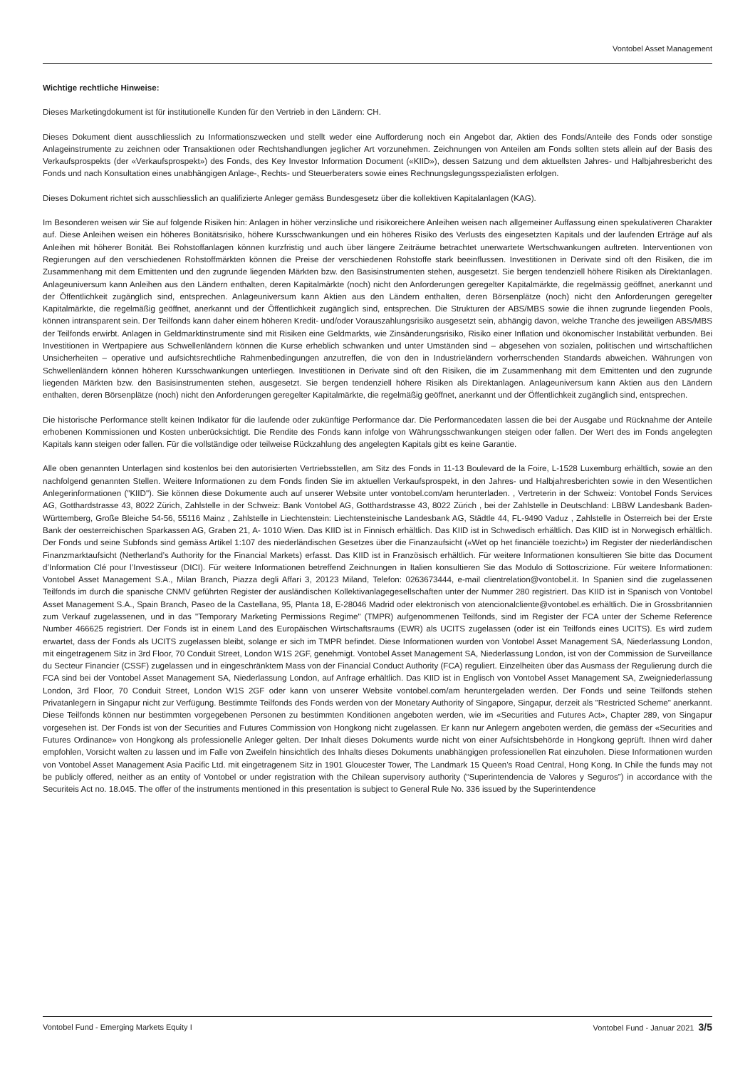Vontobel Asset Management
Wichtige rechtliche Hinweise:
Dieses Marketingdokument ist für institutionelle Kunden für den Vertrieb in den Ländern: CH.
Dieses Dokument dient ausschliesslich zu Informationszwecken und stellt weder eine Aufforderung noch ein Angebot dar, Aktien des Fonds/Anteile des Fonds oder sonstige Anlageinstrumente zu zeichnen oder Transaktionen oder Rechtshandlungen jeglicher Art vorzunehmen. Zeichnungen von Anteilen am Fonds sollten stets allein auf der Basis des Verkaufsprospekts (der «Verkaufsprospekt») des Fonds, des Key Investor Information Document («KIID»), dessen Satzung und dem aktuellsten Jahres- und Halbjahresbericht des Fonds und nach Konsultation eines unabhängigen Anlage-, Rechts- und Steuerberaters sowie eines Rechnungslegungsspezialisten erfolgen.
Dieses Dokument richtet sich ausschliesslich an qualifizierte Anleger gemäss Bundesgesetz über die kollektiven Kapitalanlagen (KAG).
Im Besonderen weisen wir Sie auf folgende Risiken hin: Anlagen in höher verzinsliche und risikoreichere Anleihen weisen nach allgemeiner Auffassung einen spekulativeren Charakter auf. Diese Anleihen weisen ein höheres Bonitätsrisiko, höhere Kursschwankungen und ein höheres Risiko des Verlusts des eingesetzten Kapitals und der laufenden Erträge auf als Anleihen mit höherer Bonität. Bei Rohstoffanlagen können kurzfristig und auch über längere Zeiträume betrachtet unerwartete Wertschwankungen auftreten. Interventionen von Regierungen auf den verschiedenen Rohstoffmärkten können die Preise der verschiedenen Rohstoffe stark beeinflussen. Investitionen in Derivate sind oft den Risiken, die im Zusammenhang mit dem Emittenten und den zugrunde liegenden Märkten bzw. den Basisinstrumenten stehen, ausgesetzt. Sie bergen tendenziell höhere Risiken als Direktanlagen. Anlageuniversum kann Anleihen aus den Ländern enthalten, deren Kapitalmärkte (noch) nicht den Anforderungen geregelter Kapitalmärkte, die regelmässig geöffnet, anerkannt und der Öffentlichkeit zugänglich sind, entsprechen. Anlageuniversum kann Aktien aus den Ländern enthalten, deren Börsenplätze (noch) nicht den Anforderungen geregelter Kapitalmärkte, die regelmäßig geöffnet, anerkannt und der Öffentlichkeit zugänglich sind, entsprechen. Die Strukturen der ABS/MBS sowie die ihnen zugrunde liegenden Pools, können intransparent sein. Der Teilfonds kann daher einem höheren Kredit- und/oder Vorauszahlungsrisiko ausgesetzt sein, abhängig davon, welche Tranche des jeweiligen ABS/MBS der Teilfonds erwirbt. Anlagen in Geldmarktinstrumente sind mit Risiken eine Geldmarkts, wie Zinsänderungsrisiko, Risiko einer Inflation und ökonomischer Instabilität verbunden. Bei Investitionen in Wertpapiere aus Schwellenländern können die Kurse erheblich schwanken und unter Umständen sind – abgesehen von sozialen, politischen und wirtschaftlichen Unsicherheiten – operative und aufsichtsrechtliche Rahmenbedingungen anzutreffen, die von den in Industrieländern vorherrschenden Standards abweichen. Währungen von Schwellenländern können höheren Kursschwankungen unterliegen. Investitionen in Derivate sind oft den Risiken, die im Zusammenhang mit dem Emittenten und den zugrunde liegenden Märkten bzw. den Basisinstrumenten stehen, ausgesetzt. Sie bergen tendenziell höhere Risiken als Direktanlagen. Anlageuniversum kann Aktien aus den Ländern enthalten, deren Börsenplätze (noch) nicht den Anforderungen geregelter Kapitalmärkte, die regelmäßig geöffnet, anerkannt und der Öffentlichkeit zugänglich sind, entsprechen.
Die historische Performance stellt keinen Indikator für die laufende oder zukünftige Performance dar. Die Performancedaten lassen die bei der Ausgabe und Rücknahme der Anteile erhobenen Kommissionen und Kosten unberücksichtigt. Die Rendite des Fonds kann infolge von Währungsschwankungen steigen oder fallen. Der Wert des im Fonds angelegten Kapitals kann steigen oder fallen. Für die vollständige oder teilweise Rückzahlung des angelegten Kapitals gibt es keine Garantie.
Alle oben genannten Unterlagen sind kostenlos bei den autorisierten Vertriebsstellen, am Sitz des Fonds in 11-13 Boulevard de la Foire, L-1528 Luxemburg erhältlich, sowie an den nachfolgend genannten Stellen. Weitere Informationen zu dem Fonds finden Sie im aktuellen Verkaufsprospekt, in den Jahres- und Halbjahresberichten sowie in den Wesentlichen Anlegerinformationen ("KIID"). Sie können diese Dokumente auch auf unserer Website unter vontobel.com/am herunterladen. , Vertreterin in der Schweiz: Vontobel Fonds Services AG, Gotthardstrasse 43, 8022 Zürich, Zahlstelle in der Schweiz: Bank Vontobel AG, Gotthardstrasse 43, 8022 Zürich , bei der Zahlstelle in Deutschland: LBBW Landesbank Baden-Württemberg, Große Bleiche 54-56, 55116 Mainz , Zahlstelle in Liechtenstein: Liechtensteinische Landesbank AG, Städtle 44, FL-9490 Vaduz , Zahlstelle in Österreich bei der Erste Bank der oesterreichischen Sparkassen AG, Graben 21, A- 1010 Wien. Das KIID ist in Finnisch erhältlich. Das KIID ist in Schwedisch erhältlich. Das KIID ist in Norwegisch erhältlich. Der Fonds und seine Subfonds sind gemäss Artikel 1:107 des niederländischen Gesetzes über die Finanzaufsicht («Wet op het financiële toezicht») im Register der niederländischen Finanzmarktaufsicht (Netherland’s Authority for the Financial Markets) erfasst. Das KIID ist in Französisch erhältlich. Für weitere Informationen konsultieren Sie bitte das Document d’Information Clé pour l’Investisseur (DICI). Für weitere Informationen betreffend Zeichnungen in Italien konsultieren Sie das Modulo di Sottoscrizione. Für weitere Informationen: Vontobel Asset Management S.A., Milan Branch, Piazza degli Affari 3, 20123 Miland, Telefon: 0263673444, e-mail clientrelation@vontobel.it. In Spanien sind die zugelassenen Teilfonds im durch die spanische CNMV geführten Register der ausländischen Kollektivanlagegesellschaften unter der Nummer 280 registriert. Das KIID ist in Spanisch von Vontobel Asset Management S.A., Spain Branch, Paseo de la Castellana, 95, Planta 18, E-28046 Madrid oder elektronisch von atencionalcliente@vontobel.es erhältlich. Die in Grossbritannien zum Verkauf zugelassenen, und in das "Temporary Marketing Permissions Regime" (TMPR) aufgenommenen Teilfonds, sind im Register der FCA unter der Scheme Reference Number 466625 registriert. Der Fonds ist in einem Land des Europäischen Wirtschaftsraums (EWR) als UCITS zugelassen (oder ist ein Teilfonds eines UCITS). Es wird zudem erwartet, dass der Fonds als UCITS zugelassen bleibt, solange er sich im TMPR befindet. Diese Informationen wurden von Vontobel Asset Management SA, Niederlassung London, mit eingetragenem Sitz in 3rd Floor, 70 Conduit Street, London W1S 2GF, genehmigt. Vontobel Asset Management SA, Niederlassung London, ist von der Commission de Surveillance du Secteur Financier (CSSF) zugelassen und in eingeschränktem Mass von der Financial Conduct Authority (FCA) reguliert. Einzelheiten über das Ausmass der Regulierung durch die FCA sind bei der Vontobel Asset Management SA, Niederlassung London, auf Anfrage erhältlich. Das KIID ist in Englisch von Vontobel Asset Management SA, Zweigniederlassung London, 3rd Floor, 70 Conduit Street, London W1S 2GF oder kann von unserer Website vontobel.com/am heruntergeladen werden. Der Fonds und seine Teilfonds stehen Privatanlegern in Singapur nicht zur Verfügung. Bestimmte Teilfonds des Fonds werden von der Monetary Authority of Singapore, Singapur, derzeit als "Restricted Scheme" anerkannt. Diese Teilfonds können nur bestimmten vorgegebenen Personen zu bestimmten Konditionen angeboten werden, wie im «Securities and Futures Act», Chapter 289, von Singapur vorgesehen ist. Der Fonds ist von der Securities and Futures Commission von Hongkong nicht zugelassen. Er kann nur Anlegern angeboten werden, die gemäss der «Securities and Futures Ordinance» von Hongkong als professionelle Anleger gelten. Der Inhalt dieses Dokuments wurde nicht von einer Aufsichtsbehörde in Hongkong geprüft. Ihnen wird daher empfohlen, Vorsicht walten zu lassen und im Falle von Zweifeln hinsichtlich des Inhalts dieses Dokuments unabhängigen professionellen Rat einzuholen. Diese Informationen wurden von Vontobel Asset Management Asia Pacific Ltd. mit eingetragenem Sitz in 1901 Gloucester Tower, The Landmark 15 Queen’s Road Central, Hong Kong. In Chile the funds may not be publicly offered, neither as an entity of Vontobel or under registration with the Chilean supervisory authority (“Superintendencia de Valores y Seguros”) in accordance with the Securiteis Act no. 18.045. The offer of the instruments mentioned in this presentation is subject to General Rule No. 336 issued by the Superintendence
Vontobel Fund - Emerging Markets Equity I Vontobel Fund - Januar 2021 3/5